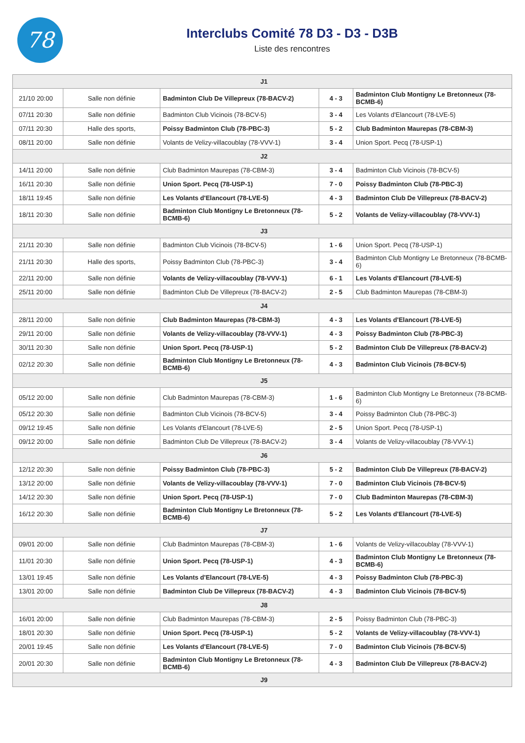78
Interclubs Comité 78 D3 - D3 - D3B
Liste des rencontres
| J1 | | | | |
| 21/10 20:00 | Salle non définie | Badminton Club De Villepreux (78-BACV-2) | 4 - 3 | Badminton Club Montigny Le Bretonneux (78-BCMB-6) |
| 07/11 20:30 | Salle non définie | Badminton Club Vicinois (78-BCV-5) | 3 - 4 | Les Volants d'Elancourt (78-LVE-5) |
| 07/11 20:30 | Halle des sports, | Poissy Badminton Club (78-PBC-3) | 5 - 2 | Club Badminton Maurepas (78-CBM-3) |
| 08/11 20:00 | Salle non définie | Volants de Velizy-villacoublay (78-VVV-1) | 3 - 4 | Union Sport. Pecq (78-USP-1) |
| J2 | | | | |
| 14/11 20:00 | Salle non définie | Club Badminton Maurepas (78-CBM-3) | 3 - 4 | Badminton Club Vicinois (78-BCV-5) |
| 16/11 20:30 | Salle non définie | Union Sport. Pecq (78-USP-1) | 7 - 0 | Poissy Badminton Club (78-PBC-3) |
| 18/11 19:45 | Salle non définie | Les Volants d'Elancourt (78-LVE-5) | 4 - 3 | Badminton Club De Villepreux (78-BACV-2) |
| 18/11 20:30 | Salle non définie | Badminton Club Montigny Le Bretonneux (78-BCMB-6) | 5 - 2 | Volants de Velizy-villacoublay (78-VVV-1) |
| J3 | | | | |
| 21/11 20:30 | Salle non définie | Badminton Club Vicinois (78-BCV-5) | 1 - 6 | Union Sport. Pecq (78-USP-1) |
| 21/11 20:30 | Halle des sports, | Poissy Badminton Club (78-PBC-3) | 3 - 4 | Badminton Club Montigny Le Bretonneux (78-BCMB-6) |
| 22/11 20:00 | Salle non définie | Volants de Velizy-villacoublay (78-VVV-1) | 6 - 1 | Les Volants d'Elancourt (78-LVE-5) |
| 25/11 20:00 | Salle non définie | Badminton Club De Villepreux (78-BACV-2) | 2 - 5 | Club Badminton Maurepas (78-CBM-3) |
| J4 | | | | |
| 28/11 20:00 | Salle non définie | Club Badminton Maurepas (78-CBM-3) | 4 - 3 | Les Volants d'Elancourt (78-LVE-5) |
| 29/11 20:00 | Salle non définie | Volants de Velizy-villacoublay (78-VVV-1) | 4 - 3 | Poissy Badminton Club (78-PBC-3) |
| 30/11 20:30 | Salle non définie | Union Sport. Pecq (78-USP-1) | 5 - 2 | Badminton Club De Villepreux (78-BACV-2) |
| 02/12 20:30 | Salle non définie | Badminton Club Montigny Le Bretonneux (78-BCMB-6) | 4 - 3 | Badminton Club Vicinois (78-BCV-5) |
| J5 | | | | |
| 05/12 20:00 | Salle non définie | Club Badminton Maurepas (78-CBM-3) | 1 - 6 | Badminton Club Montigny Le Bretonneux (78-BCMB-6) |
| 05/12 20:30 | Salle non définie | Badminton Club Vicinois (78-BCV-5) | 3 - 4 | Poissy Badminton Club (78-PBC-3) |
| 09/12 19:45 | Salle non définie | Les Volants d'Elancourt (78-LVE-5) | 2 - 5 | Union Sport. Pecq (78-USP-1) |
| 09/12 20:00 | Salle non définie | Badminton Club De Villepreux (78-BACV-2) | 3 - 4 | Volants de Velizy-villacoublay (78-VVV-1) |
| J6 | | | | |
| 12/12 20:30 | Salle non définie | Poissy Badminton Club (78-PBC-3) | 5 - 2 | Badminton Club De Villepreux (78-BACV-2) |
| 13/12 20:00 | Salle non définie | Volants de Velizy-villacoublay (78-VVV-1) | 7 - 0 | Badminton Club Vicinois (78-BCV-5) |
| 14/12 20:30 | Salle non définie | Union Sport. Pecq (78-USP-1) | 7 - 0 | Club Badminton Maurepas (78-CBM-3) |
| 16/12 20:30 | Salle non définie | Badminton Club Montigny Le Bretonneux (78-BCMB-6) | 5 - 2 | Les Volants d'Elancourt (78-LVE-5) |
| J7 | | | | |
| 09/01 20:00 | Salle non définie | Club Badminton Maurepas (78-CBM-3) | 1 - 6 | Volants de Velizy-villacoublay (78-VVV-1) |
| 11/01 20:30 | Salle non définie | Union Sport. Pecq (78-USP-1) | 4 - 3 | Badminton Club Montigny Le Bretonneux (78-BCMB-6) |
| 13/01 19:45 | Salle non définie | Les Volants d'Elancourt (78-LVE-5) | 4 - 3 | Poissy Badminton Club (78-PBC-3) |
| 13/01 20:00 | Salle non définie | Badminton Club De Villepreux (78-BACV-2) | 4 - 3 | Badminton Club Vicinois (78-BCV-5) |
| J8 | | | | |
| 16/01 20:00 | Salle non définie | Club Badminton Maurepas (78-CBM-3) | 2 - 5 | Poissy Badminton Club (78-PBC-3) |
| 18/01 20:30 | Salle non définie | Union Sport. Pecq (78-USP-1) | 5 - 2 | Volants de Velizy-villacoublay (78-VVV-1) |
| 20/01 19:45 | Salle non définie | Les Volants d'Elancourt (78-LVE-5) | 7 - 0 | Badminton Club Vicinois (78-BCV-5) |
| 20/01 20:30 | Salle non définie | Badminton Club Montigny Le Bretonneux (78-BCMB-6) | 4 - 3 | Badminton Club De Villepreux (78-BACV-2) |
| J9 | | | | |